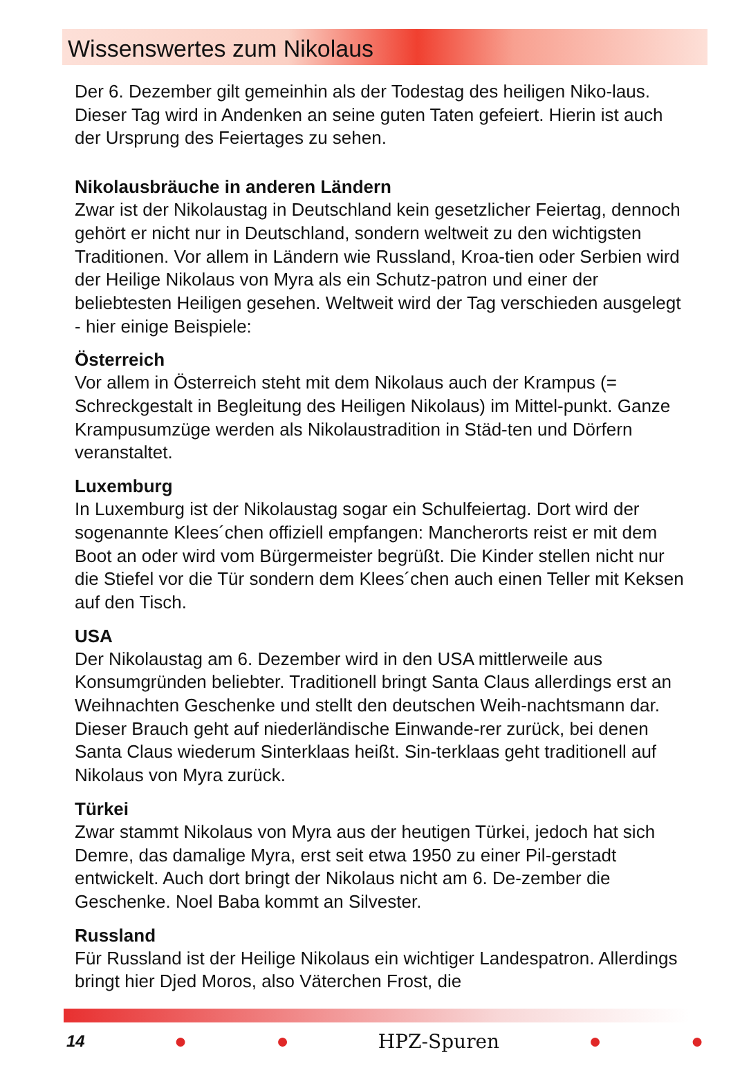Wissenswertes zum Nikolaus
Der 6. Dezember gilt gemeinhin als der Todestag des heiligen Niko-laus. Dieser Tag wird in Andenken an seine guten Taten gefeiert. Hierin ist auch der Ursprung des Feiertages zu sehen.
Nikolausbräuche in anderen Ländern
Zwar ist der Nikolaustag in Deutschland kein gesetzlicher Feiertag, dennoch gehört er nicht nur in Deutschland, sondern weltweit zu den wichtigsten Traditionen. Vor allem in Ländern wie Russland, Kroa-tien oder Serbien wird der Heilige Nikolaus von Myra als ein Schutz-patron und einer der beliebtesten Heiligen gesehen. Weltweit wird der Tag verschieden ausgelegt - hier einige Beispiele:
Österreich
Vor allem in Österreich steht mit dem Nikolaus auch der Krampus (= Schreckgestalt in Begleitung des Heiligen Nikolaus) im Mittel-punkt. Ganze Krampusumzüge werden als Nikolaustradition in Städ-ten und Dörfern veranstaltet.
Luxemburg
In Luxemburg ist der Nikolaustag sogar ein Schulfeiertag. Dort wird der sogenannte Klees´chen offiziell empfangen: Mancherorts reist er mit dem Boot an oder wird vom Bürgermeister begrüßt. Die Kinder stellen nicht nur die Stiefel vor die Tür sondern dem Klees´chen auch einen Teller mit Keksen auf den Tisch.
USA
Der Nikolaustag am 6. Dezember wird in den USA mittlerweile aus Konsumgründen beliebter. Traditionell bringt Santa Claus allerdings erst an Weihnachten Geschenke und stellt den deutschen Weih-nachtsmann dar. Dieser Brauch geht auf niederländische Einwande-rer zurück, bei denen Santa Claus wiederum Sinterklaas heißt. Sin-terklaas geht traditionell auf Nikolaus von Myra zurück.
Türkei
Zwar stammt Nikolaus von Myra aus der heutigen Türkei, jedoch hat sich Demre, das damalige Myra, erst seit etwa 1950 zu einer Pil-gerstadt entwickelt. Auch dort bringt der Nikolaus nicht am 6. De-zember die Geschenke. Noel Baba kommt an Silvester.
Russland
Für Russland ist der Heilige Nikolaus ein wichtiger Landespatron. Allerdings bringt hier Djed Moros, also Väterchen Frost, die
14 ● ● HPZ-Spuren ● ●